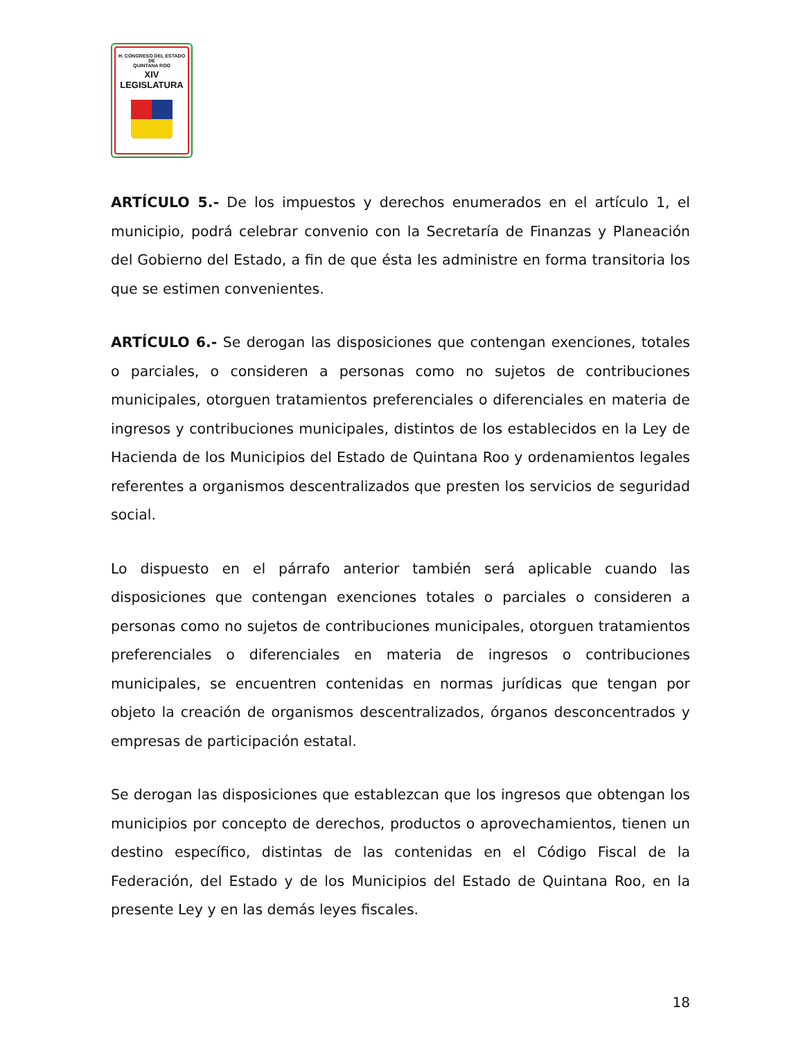H. CONGRESO DEL ESTADO
DE
QUINTANA ROO
XIV LEGISLATURA
ARTÍCULO 5.- De los impuestos y derechos enumerados en el artículo 1, el municipio, podrá celebrar convenio con la Secretaría de Finanzas y Planeación del Gobierno del Estado, a fin de que ésta les administre en forma transitoria los que se estimen convenientes.
ARTÍCULO 6.- Se derogan las disposiciones que contengan exenciones, totales o parciales, o consideren a personas como no sujetos de contribuciones municipales, otorguen tratamientos preferenciales o diferenciales en materia de ingresos y contribuciones municipales, distintos de los establecidos en la Ley de Hacienda de los Municipios del Estado de Quintana Roo y ordenamientos legales referentes a organismos descentralizados que presten los servicios de seguridad social.
Lo dispuesto en el párrafo anterior también será aplicable cuando las disposiciones que contengan exenciones totales o parciales o consideren a personas como no sujetos de contribuciones municipales, otorguen tratamientos preferenciales o diferenciales en materia de ingresos o contribuciones municipales, se encuentren contenidas en normas jurídicas que tengan por objeto la creación de organismos descentralizados, órganos desconcentrados y empresas de participación estatal.
Se derogan las disposiciones que establezcan que los ingresos que obtengan los municipios por concepto de derechos, productos o aprovechamientos, tienen un destino específico, distintas de las contenidas en el Código Fiscal de la Federación, del Estado y de los Municipios del Estado de Quintana Roo, en la presente Ley y en las demás leyes fiscales.
18